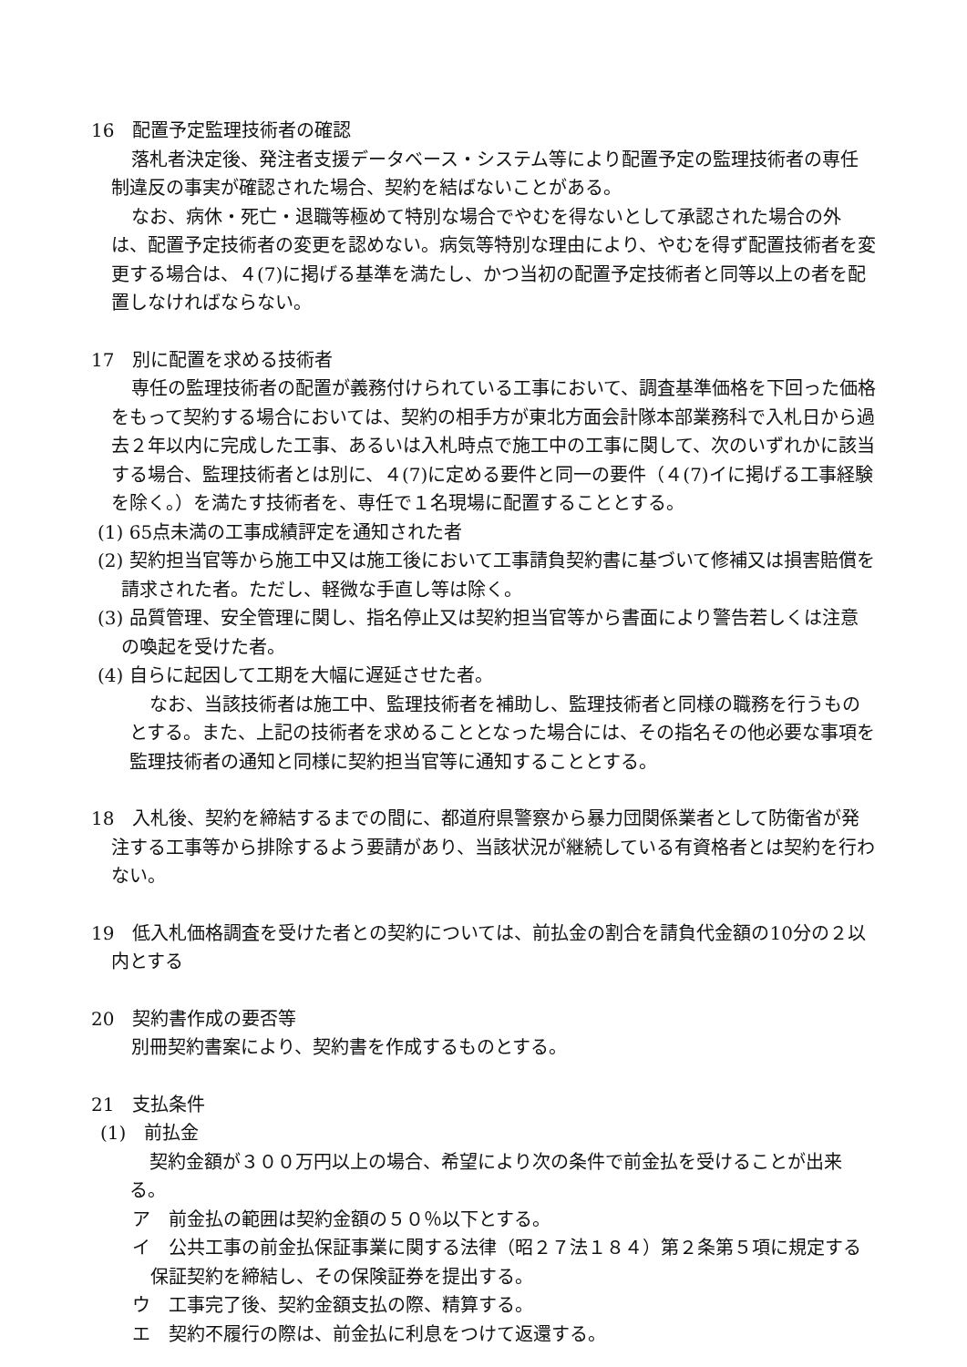16　配置予定監理技術者の確認
落札者決定後、発注者支援データベース・システム等により配置予定の監理技術者の専任制違反の事実が確認された場合、契約を結ばないことがある。
なお、病休・死亡・退職等極めて特別な場合でやむを得ないとして承認された場合の外は、配置予定技術者の変更を認めない。病気等特別な理由により、やむを得ず配置技術者を変更する場合は、４(7)に掲げる基準を満たし、かつ当初の配置予定技術者と同等以上の者を配置しなければならない。
17　別に配置を求める技術者
専任の監理技術者の配置が義務付けられている工事において、調査基準価格を下回った価格をもって契約する場合においては、契約の相手方が東北方面会計隊本部業務科で入札日から過去２年以内に完成した工事、あるいは入札時点で施工中の工事に関して、次のいずれかに該当する場合、監理技術者とは別に、４(7)に定める要件と同一の要件（４(7)イに掲げる工事経験を除く。）を満たす技術者を、専任で１名現場に配置することとする。
(1) 65点未満の工事成績評定を通知された者
(2) 契約担当官等から施工中又は施工後において工事請負契約書に基づいて修補又は損害賠償を請求された者。ただし、軽微な手直し等は除く。
(3) 品質管理、安全管理に関し、指名停止又は契約担当官等から書面により警告若しくは注意の喚起を受けた者。
(4) 自らに起因して工期を大幅に遅延させた者。
なお、当該技術者は施工中、監理技術者を補助し、監理技術者と同様の職務を行うものとする。また、上記の技術者を求めることとなった場合には、その指名その他必要な事項を監理技術者の通知と同様に契約担当官等に通知することとする。
18　入札後、契約を締結するまでの間に、都道府県警察から暴力団関係業者として防衛省が発注する工事等から排除するよう要請があり、当該状況が継続している有資格者とは契約を行わない。
19　低入札価格調査を受けた者との契約については、前払金の割合を請負代金額の10分の２以内とする
20　契約書作成の要否等
別冊契約書案により、契約書を作成するものとする。
21　支払条件
(1)　前払金
契約金額が３００万円以上の場合、希望により次の条件で前金払を受けることが出来る。
ア　前金払の範囲は契約金額の５０％以下とする。
イ　公共工事の前金払保証事業に関する法律（昭２７法１８４）第２条第５項に規定する保証契約を締結し、その保険証券を提出する。
ウ　工事完了後、契約金額支払の際、精算する。
エ　契約不履行の際は、前金払に利息をつけて返還する。